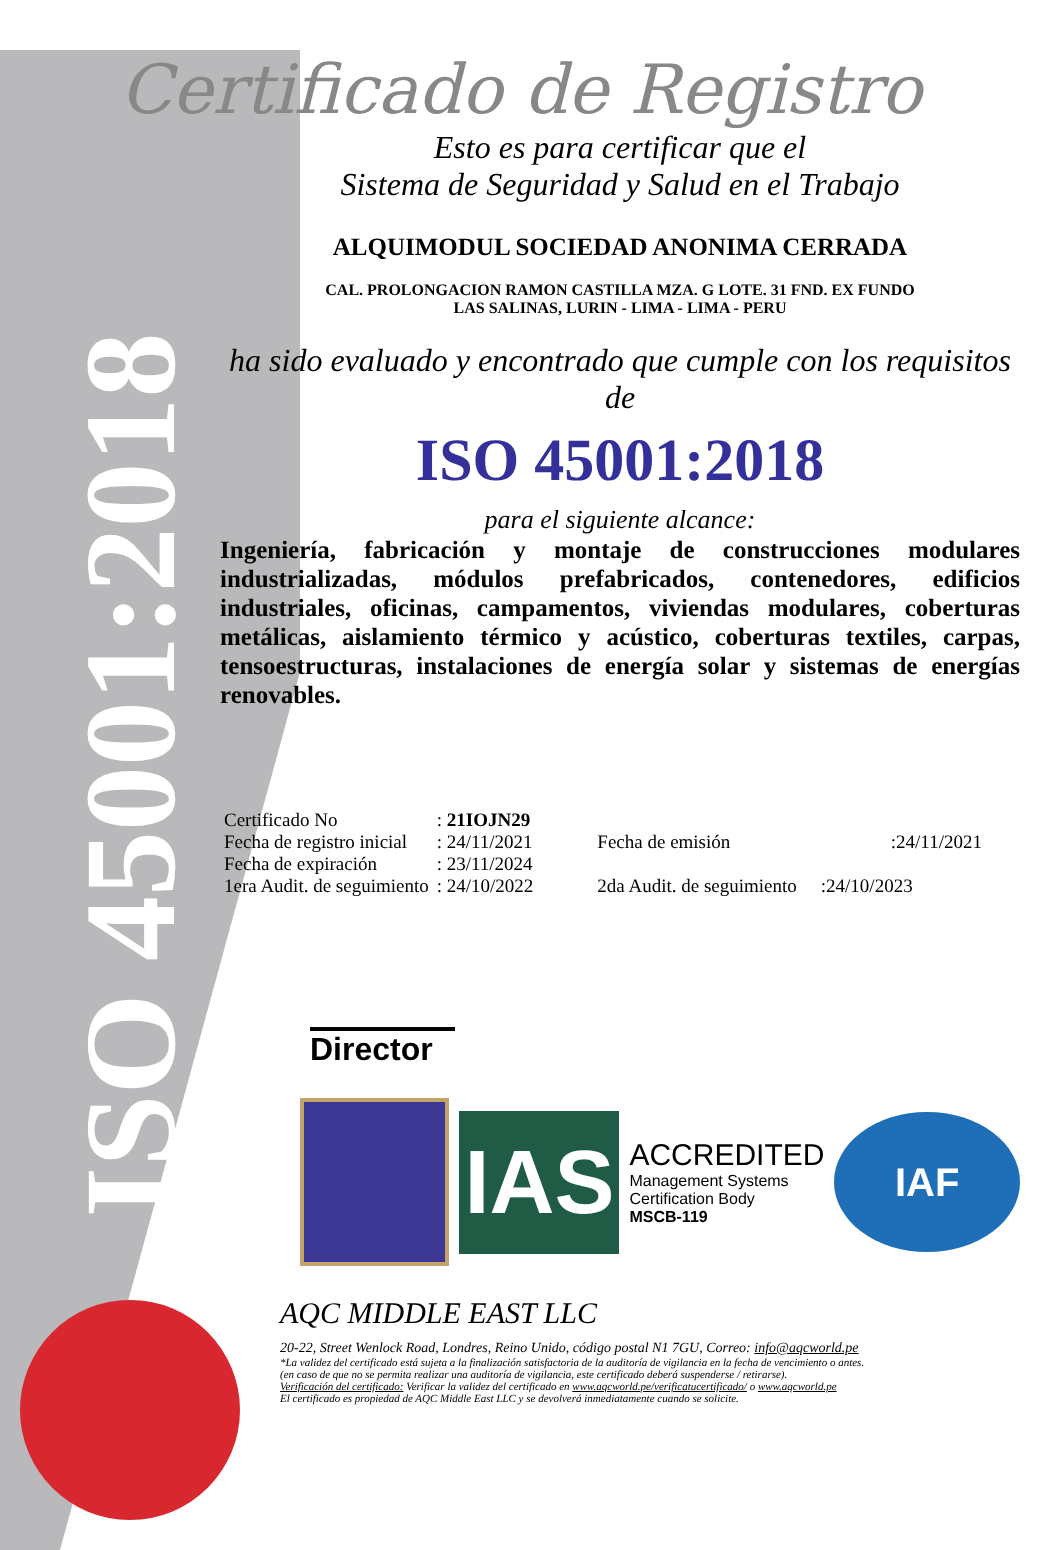ISO 45001:2018
Certificado de Registro
Esto es para certificar que el
Sistema de Seguridad y Salud en el Trabajo
ALQUIMODUL SOCIEDAD ANONIMA CERRADA
CAL. PROLONGACION RAMON CASTILLA MZA. G LOTE. 31 FND. EX FUNDO
LAS SALINAS, LURIN - LIMA - LIMA - PERU
ha sido evaluado y encontrado que cumple con los requisitos de
ISO 45001:2018
para el siguiente alcance:
Ingeniería, fabricación y montaje de construcciones modulares industrializadas, módulos prefabricados, contenedores, edificios industriales, oficinas, campamentos, viviendas modulares, coberturas metálicas, aislamiento térmico y acústico, coberturas textiles, carpas, tensoestructuras, instalaciones de energía solar y sistemas de energías renovables.
| Certificado No | : 21IOJN29 | | |
| Fecha de registro inicial | : 24/11/2021 | Fecha de emisión | :24/11/2021 |
| Fecha de expiración | : 23/11/2024 | | |
| 1era Audit. de seguimiento | : 24/10/2022 | 2da Audit. de seguimiento | :24/10/2023 |
Director
IAS
ACCREDITED
Management Systems
Certification Body
MSCB-119
IAF
AQC MIDDLE EAST LLC
20-22, Street Wenlock Road, Londres, Reino Unido, código postal N1 7GU, Correo: info@aqcworld.pe
*La validez del certificado está sujeta a la finalización satisfactoria de la auditoría de vigilancia en la fecha de vencimiento o antes.
(en caso de que no se permita realizar una auditoría de vigilancia, este certificado deberá suspenderse / retirarse).
Verificación del certificado: Verificar la validez del certificado en www.aqcworld.pe/verificatucertificado/ o www.aqcworld.pe
El certificado es propiedad de AQC Middle East LLC y se devolverá inmediatamente cuando se solicite.